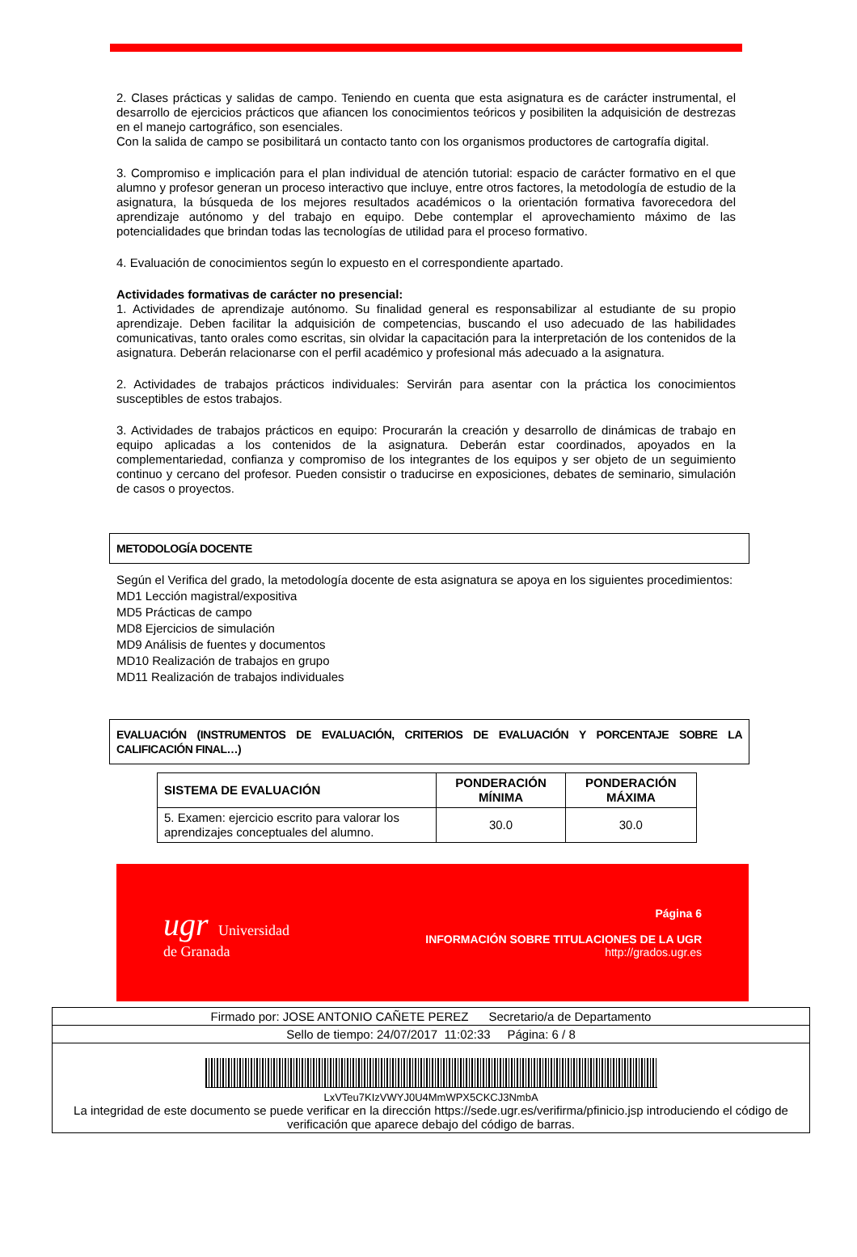2. Clases prácticas y salidas de campo. Teniendo en cuenta que esta asignatura es de carácter instrumental, el desarrollo de ejercicios prácticos que afiancen los conocimientos teóricos y posibiliten la adquisición de destrezas en el manejo cartográfico, son esenciales.
Con la salida de campo se posibilitará un contacto tanto con los organismos productores de cartografía digital.
3. Compromiso e implicación para el plan individual de atención tutorial: espacio de carácter formativo en el que alumno y profesor generan un proceso interactivo que incluye, entre otros factores, la metodología de estudio de la asignatura, la búsqueda de los mejores resultados académicos o la orientación formativa favorecedora del aprendizaje autónomo y del trabajo en equipo. Debe contemplar el aprovechamiento máximo de las potencialidades que brindan todas las tecnologías de utilidad para el proceso formativo.
4. Evaluación de conocimientos según lo expuesto en el correspondiente apartado.
Actividades formativas de carácter no presencial:
1. Actividades de aprendizaje autónomo. Su finalidad general es responsabilizar al estudiante de su propio aprendizaje. Deben facilitar la adquisición de competencias, buscando el uso adecuado de las habilidades comunicativas, tanto orales como escritas, sin olvidar la capacitación para la interpretación de los contenidos de la asignatura. Deberán relacionarse con el perfil académico y profesional más adecuado a la asignatura.
2. Actividades de trabajos prácticos individuales: Servirán para asentar con la práctica los conocimientos susceptibles de estos trabajos.
3. Actividades de trabajos prácticos en equipo: Procurarán la creación y desarrollo de dinámicas de trabajo en equipo aplicadas a los contenidos de la asignatura. Deberán estar coordinados, apoyados en la complementariedad, confianza y compromiso de los integrantes de los equipos y ser objeto de un seguimiento continuo y cercano del profesor. Pueden consistir o traducirse en exposiciones, debates de seminario, simulación de casos o proyectos.
METODOLOGÍA DOCENTE
Según el Verifica del grado, la metodología docente de esta asignatura se apoya en los siguientes procedimientos:
MD1 Lección magistral/expositiva
MD5 Prácticas de campo
MD8 Ejercicios de simulación
MD9 Análisis de fuentes y documentos
MD10 Realización de trabajos en grupo
MD11 Realización de trabajos individuales
EVALUACIÓN (INSTRUMENTOS DE EVALUACIÓN, CRITERIOS DE EVALUACIÓN Y PORCENTAJE SOBRE LA CALIFICACIÓN FINAL…)
| SISTEMA DE EVALUACIÓN | PONDERACIÓN MÍNIMA | PONDERACIÓN MÁXIMA |
| --- | --- | --- |
| 5. Examen: ejercicio escrito para valorar los aprendizajes conceptuales del alumno. | 30.0 | 30.0 |
ugr Universidad
de Granada
Página 6
INFORMACIÓN SOBRE TITULACIONES DE LA UGR
http://grados.ugr.es
Firmado por: JOSE ANTONIO CAÑETE PEREZ Secretario/a de Departamento
Sello de tiempo: 24/07/2017 11:02:33 Página: 6 / 8
LxVTeu7KIzVWYJ0U4MmWPX5CKCJ3NmbA
La integridad de este documento se puede verificar en la dirección https://sede.ugr.es/verifirma/pfinicio.jsp introduciendo el código de verificación que aparece debajo del código de barras.